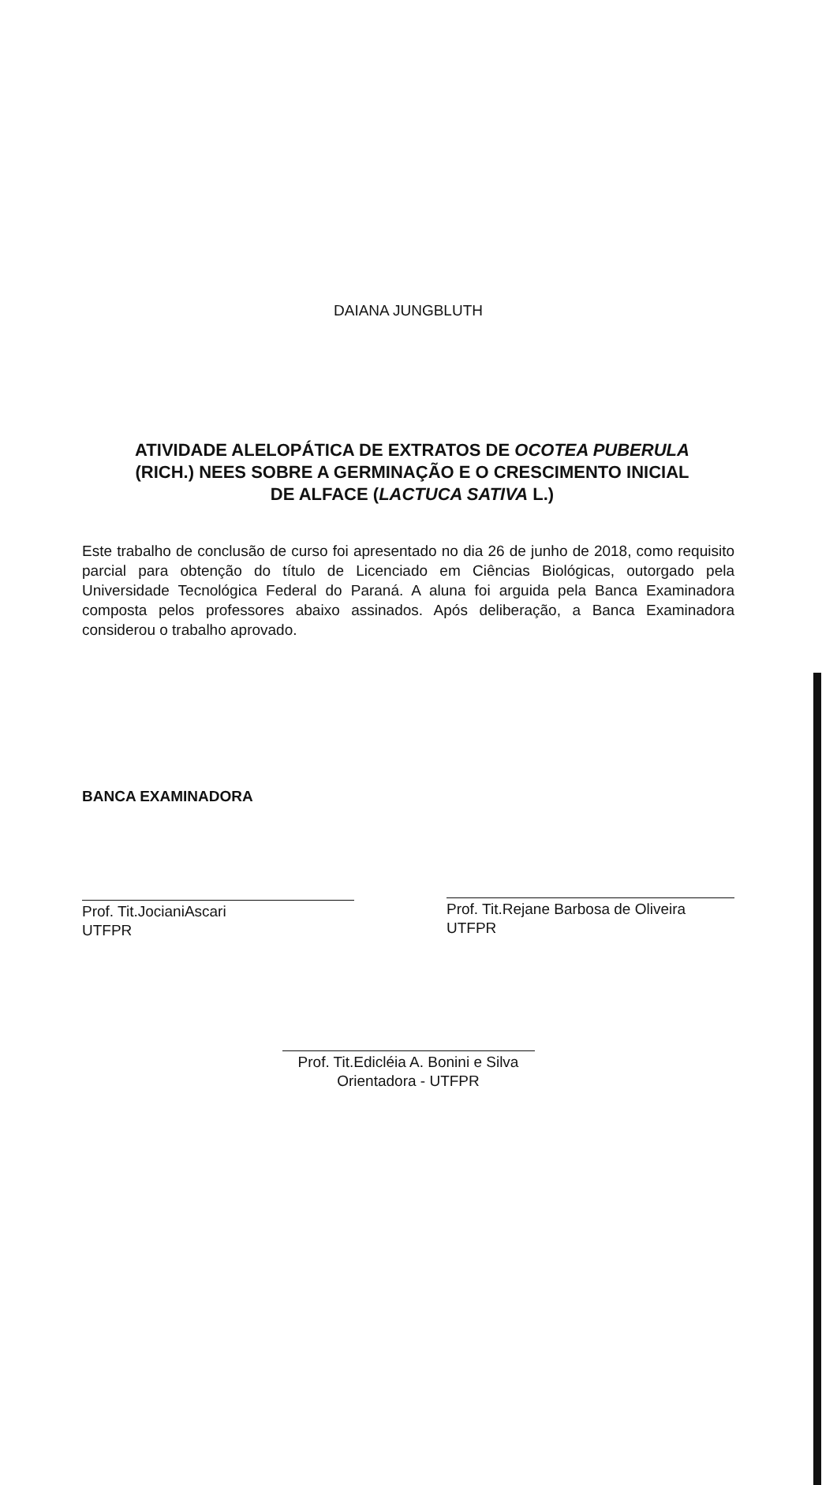DAIANA JUNGBLUTH
ATIVIDADE ALELOPÁTICA DE EXTRATOS DE OCOTEA PUBERULA
(RICH.) NEES SOBRE A GERMINAÇÃO E O CRESCIMENTO INICIAL
DE ALFACE (LACTUCA SATIVA L.)
Este trabalho de conclusão de curso foi apresentado no dia 26 de junho de 2018, como requisito parcial para obtenção do título de Licenciado em Ciências Biológicas, outorgado pela Universidade Tecnológica Federal do Paraná. A aluna foi arguida pela Banca Examinadora composta pelos professores abaixo assinados. Após deliberação, a Banca Examinadora considerou o trabalho aprovado.
BANCA EXAMINADORA
Prof. Tit.JocianiAscari
UTFPR
Prof. Tit.Rejane Barbosa de Oliveira
UTFPR
Prof. Tit.Edicléia A. Bonini e Silva
Orientadora - UTFPR